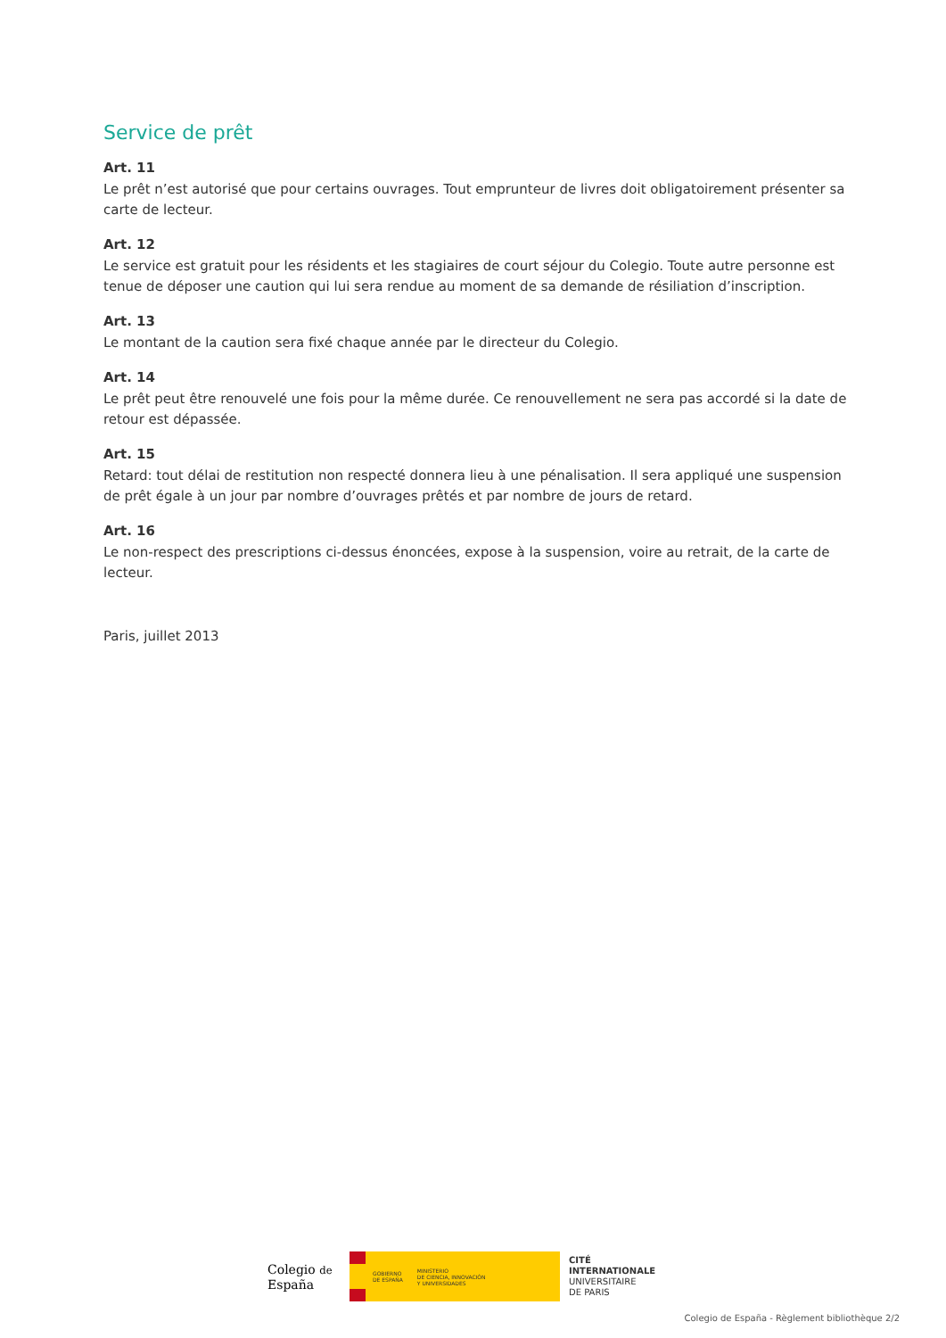Service de prêt
Art. 11
Le prêt n’est autorisé que pour certains ouvrages. Tout emprunteur de livres doit obligatoirement présenter sa carte de lecteur.
Art. 12
Le service est gratuit pour les résidents et les stagiaires de court séjour du Colegio. Toute autre personne est tenue de déposer une caution qui lui sera rendue au moment de sa demande de résiliation d’inscription.
Art. 13
Le montant de la caution sera fixé chaque année par le directeur du Colegio.
Art. 14
Le prêt peut être renouvelé une fois pour la même durée. Ce renouvellement ne sera pas accordé si la date de retour est dépassée.
Art. 15
Retard: tout délai de restitution non respecté donnera lieu à une pénalisation. Il sera appliqué une suspension de prêt égale à un jour par nombre d’ouvrages prêtés et par nombre de jours de retard.
Art. 16
Le non-respect des prescriptions ci-dessus énoncées, expose à la suspension, voire au retrait, de la carte de lecteur.
Paris, juillet 2013
Colegio de España
GOBIERNO
DE ESPAÑA
MINISTERIO
DE CIENCIA, INNOVACIÓN
Y UNIVERSIDADES
CITÉ
INTERNATIONALE
UNIVERSITAIRE
DE PARIS
Colegio de España - Règlement bibliothèque 2/2